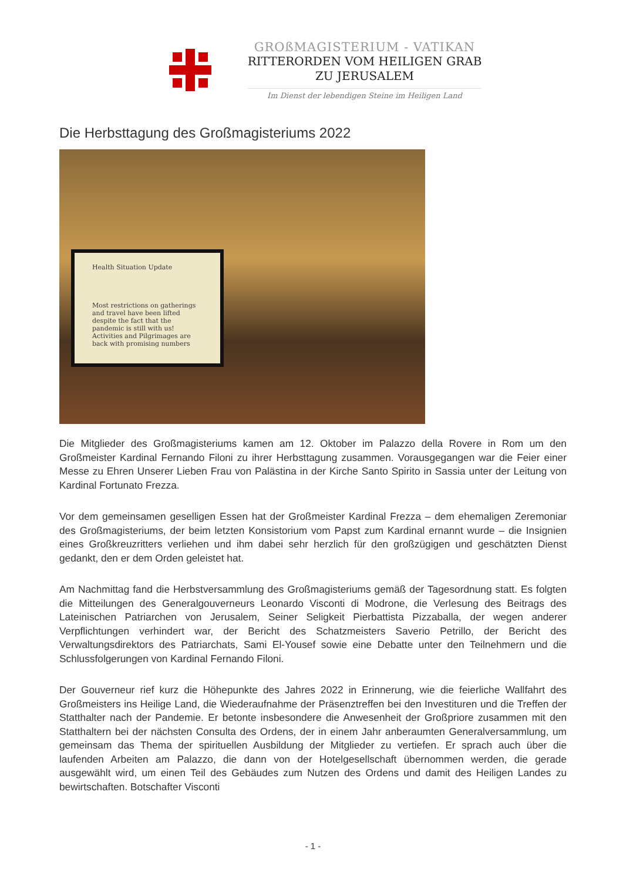GROßMAGISTERIUM - VATIKAN
RITTERORDEN VOM HEILIGEN GRAB
ZU JERUSALEM
Im Dienst der lebendigen Steine im Heiligen Land
Die Herbsttagung des Großmagisteriums 2022
Health Situation Update
Most restrictions on gatherings and travel have been lifted despite the fact that the pandemic is still with us!
Activities and Pilgrimages are back with promising numbers
Die Mitglieder des Großmagisteriums kamen am 12. Oktober im Palazzo della Rovere in Rom um den Großmeister Kardinal Fernando Filoni zu ihrer Herbsttagung zusammen. Vorausgegangen war die Feier einer Messe zu Ehren Unserer Lieben Frau von Palästina in der Kirche Santo Spirito in Sassia unter der Leitung von Kardinal Fortunato Frezza.
Vor dem gemeinsamen geselligen Essen hat der Großmeister Kardinal Frezza – dem ehemaligen Zeremoniar des Großmagisteriums, der beim letzten Konsistorium vom Papst zum Kardinal ernannt wurde – die Insignien eines Großkreuzritters verliehen und ihm dabei sehr herzlich für den großzügigen und geschätzten Dienst gedankt, den er dem Orden geleistet hat.
Am Nachmittag fand die Herbstversammlung des Großmagisteriums gemäß der Tagesordnung statt. Es folgten die Mitteilungen des Generalgouverneurs Leonardo Visconti di Modrone, die Verlesung des Beitrags des Lateinischen Patriarchen von Jerusalem, Seiner Seligkeit Pierbattista Pizzaballa, der wegen anderer Verpflichtungen verhindert war, der Bericht des Schatzmeisters Saverio Petrillo, der Bericht des Verwaltungsdirektors des Patriarchats, Sami El-Yousef sowie eine Debatte unter den Teilnehmern und die Schlussfolgerungen von Kardinal Fernando Filoni.
Der Gouverneur rief kurz die Höhepunkte des Jahres 2022 in Erinnerung, wie die feierliche Wallfahrt des Großmeisters ins Heilige Land, die Wiederaufnahme der Präsenztreffen bei den Investituren und die Treffen der Statthalter nach der Pandemie. Er betonte insbesondere die Anwesenheit der Großpriore zusammen mit den Statthaltern bei der nächsten Consulta des Ordens, der in einem Jahr anberaumten Generalversammlung, um gemeinsam das Thema der spirituellen Ausbildung der Mitglieder zu vertiefen. Er sprach auch über die laufenden Arbeiten am Palazzo, die dann von der Hotelgesellschaft übernommen werden, die gerade ausgewählt wird, um einen Teil des Gebäudes zum Nutzen des Ordens und damit des Heiligen Landes zu bewirtschaften. Botschafter Visconti
- 1 -